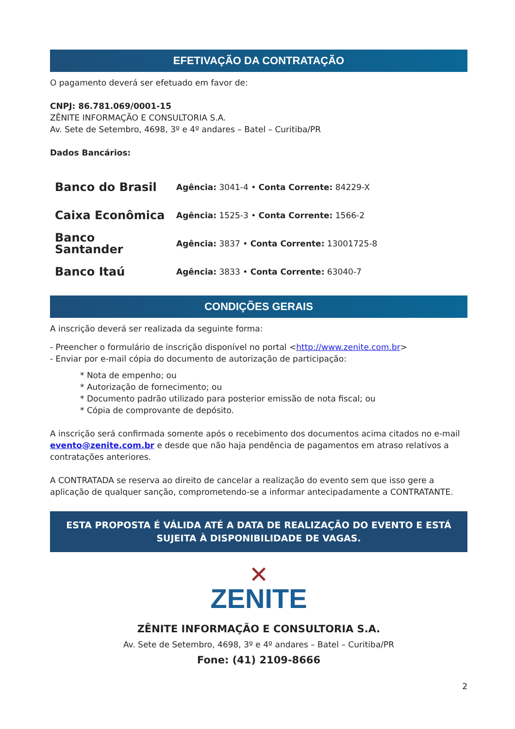EFETIVAÇÃO DA CONTRATAÇÃO
O pagamento deverá ser efetuado em favor de:
CNPJ: 86.781.069/0001-15
ZÊNITE INFORMAÇÃO E CONSULTORIA S.A.
Av. Sete de Setembro, 4698, 3º e 4º andares – Batel – Curitiba/PR
Dados Bancários:
| Banco do Brasil | Agência: 3041-4 • Conta Corrente: 84229-X |
| Caixa Econômica | Agência: 1525-3 • Conta Corrente: 1566-2 |
| Banco Santander | Agência: 3837 • Conta Corrente: 13001725-8 |
| Banco Itaú | Agência: 3833 • Conta Corrente: 63040-7 |
CONDIÇÕES GERAIS
A inscrição deverá ser realizada da seguinte forma:
- Preencher o formulário de inscrição disponível no portal <http://www.zenite.com.br>
- Enviar por e-mail cópia do documento de autorização de participação:
* Nota de empenho; ou
* Autorização de fornecimento; ou
* Documento padrão utilizado para posterior emissão de nota fiscal; ou
* Cópia de comprovante de depósito.
A inscrição será confirmada somente após o recebimento dos documentos acima citados no e-mail evento@zenite.com.br e desde que não haja pendência de pagamentos em atraso relativos a contratações anteriores.
A CONTRATADA se reserva ao direito de cancelar a realização do evento sem que isso gere a aplicação de qualquer sanção, comprometendo-se a informar antecipadamente a CONTRATANTE.
ESTA PROPOSTA É VÁLIDA ATÉ A DATA DE REALIZAÇÃO DO EVENTO E ESTÁ SUJEITA À DISPONIBILIDADE DE VAGAS.
✕
ZENITE
ZÊNITE INFORMAÇÃO E CONSULTORIA S.A.
Av. Sete de Setembro, 4698, 3º e 4º andares – Batel – Curitiba/PR
Fone: (41) 2109-8666
2